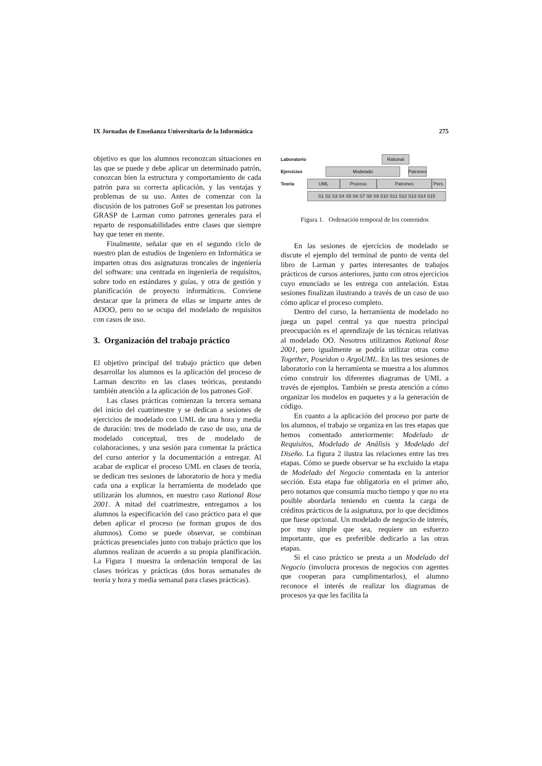IX Jornadas de Enseñanza Universitaria de la Informática 275
objetivo es que los alumnos reconozcan situaciones en las que se puede y debe aplicar un determinado patrón, conozcan bien la estructura y comportamiento de cada patrón para su correcta aplicación, y las ventajas y problemas de su uso. Antes de comenzar con la discusión de los patrones GoF se presentan los patrones GRASP de Larman como patrones generales para el reparto de responsabilidades entre clases que siempre hay que tener en mente.
Finalmente, señalar que en el segundo ciclo de nuestro plan de estudios de Ingeniero en Informática se imparten otras dos asignaturas troncales de ingeniería del software: una centrada en ingeniería de requisitos, sobre todo en estándares y guías, y otra de gestión y planificación de proyecto informáticos. Conviene destacar que la primera de ellas se imparte antes de ADOO, pero no se ocupa del modelado de requisitos con casos de uso.
3. Organización del trabajo práctico
El objetivo principal del trabajo práctico que deben desarrollar los alumnos es la aplicación del proceso de Larman descrito en las clases teóricas, prestando también atención a la aplicación de los patrones GoF.
Las clases prácticas comienzan la tercera semana del inicio del cuatrimestre y se dedican a sesiones de ejercicios de modelado con UML de una hora y media de duración: tres de modelado de caso de uso, una de modelado conceptual, tres de modelado de colaboraciones, y una sesión para comentar la práctica del curso anterior y la documentación a entregar. Al acabar de explicar el proceso UML en clases de teoría, se dedican tres sesiones de laboratorio de hora y media cada una a explicar la herramienta de modelado que utilizarán los alumnos, en nuestro caso Rational Rose 2001. A mitad del cuatrimestre, entregamos a los alumnos la especificación del caso práctico para el que deben aplicar el proceso (se forman grupos de dos alumnos). Como se puede observar, se combinan prácticas presenciales junto con trabajo práctico que los alumnos realizan de acuerdo a su propia planificación. La Figura 1 muestra la ordenación temporal de las clases teóricas y prácticas (dos horas semanales de teoría y hora y media semanal para clases prácticas).
Laboratorio
Rational
Ejercicios
Modelado
Patrones
Teoría
UML Proceso Patrones Pers.
S1 S2 S3 S4 S5 S6 S7 S8 S9 S10 S11 S12 S13 S14 S15
Figura 1. Ordenación temporal de los contenidos
En las sesiones de ejercicios de modelado se discute el ejemplo del terminal de punto de venta del libro de Larman y partes interesantes de trabajos prácticos de cursos anteriores, junto con otros ejercicios cuyo enunciado se les entrega con antelación. Estas sesiones finalizan ilustrando a través de un caso de uso cómo aplicar el proceso completo.
Dentro del curso, la herramienta de modelado no juega un papel central ya que nuestra principal preocupación es el aprendizaje de las técnicas relativas al modelado OO. Nosotros utilizamos Rational Rose 2001, pero igualmente se podría utilizar otras como Together, Poseidon o ArgoUML. En las tres sesiones de laboratorio con la herramienta se muestra a los alumnos cómo construir los diferentes diagramas de UML a través de ejemplos. También se presta atención a cómo organizar los modelos en paquetes y a la generación de código.
En cuanto a la aplicación del proceso por parte de los alumnos, el trabajo se organiza en las tres etapas que hemos comentado anteriormente: Modelado de Requisitos, Modelado de Análisis y Modelado del Diseño. La figura 2 ilustra las relaciones entre las tres etapas. Cómo se puede observar se ha excluido la etapa de Modelado del Negocio comentada en la anterior sección. Esta etapa fue obligatoria en el primer año, pero notamos que consumía mucho tiempo y que no era posible abordarla teniendo en cuenta la carga de créditos prácticos de la asignatura, por lo que decidimos que fuese opcional. Un modelado de negocio de interés, por muy simple que sea, requiere un esfuerzo importante, que es preferible dedicarlo a las otras etapas.
Si el caso práctico se presta a un Modelado del Negocio (involucra procesos de negocios con agentes que cooperan para cumplimentarlos), el alumno reconoce el interés de realizar los diagramas de procesos ya que les facilita la